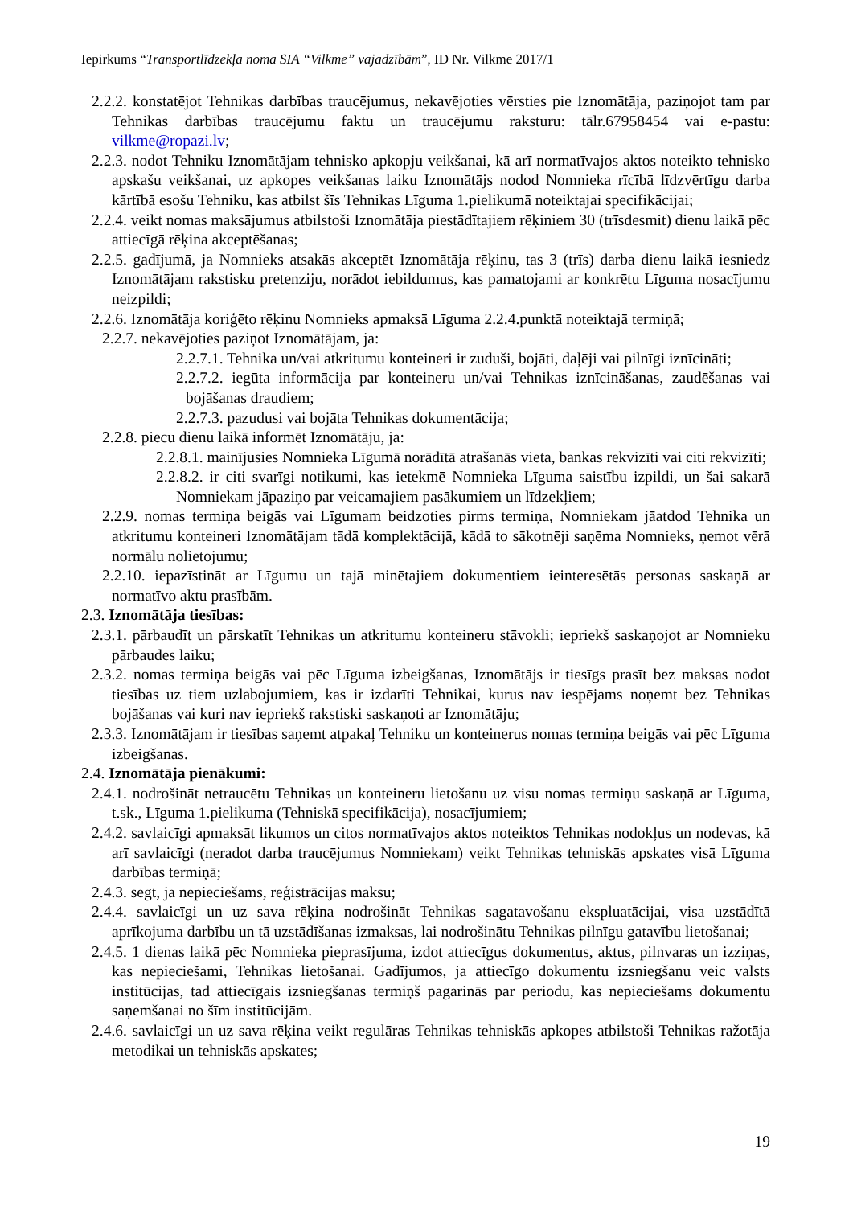Iepirkums “Transportlīdzekļa noma SIA “Vilkme” vajadzībām”, ID Nr. Vilkme 2017/1
2.2.2. konstatējot Tehnikas darbības traucējumus, nekavējoties vērsties pie Iznomātāja, paziņojot tam par Tehnikas darbības traucējumu faktu un traucējumu raksturu: tālr.67958454 vai e-pastu: vilkme@ropazi.lv;
2.2.3. nodot Tehniku Iznomātājam tehnisko apkopju veikšanai, kā arī normatīvajos aktos noteikto tehnisko apskašu veikšanai, uz apkopes veikšanas laiku Iznomātājs nodod Nomnieka rīcībā līdzvērtīgu darba kārtībā esošu Tehniku, kas atbilst šīs Tehnikas Līguma 1.pielikumā noteiktajai specifikācijai;
2.2.4. veikt nomas maksājumus atbilstoši Iznomātāja piestādītajiem rēķiniem 30 (trīsdesmit) dienu laikā pēc attiecīgā rēķina akceptēšanas;
2.2.5. gadījumā, ja Nomnieks atsakās akceptēt Iznomātāja rēķinu, tas 3 (trīs) darba dienu laikā iesniedz Iznomātājam rakstisku pretenziju, norādot iebildumus, kas pamatojami ar konkrētu Līguma nosacījumu neizpildi;
2.2.6. Iznomātāja koriģēto rēķinu Nomnieks apmaksā Līguma 2.2.4.punktā noteiktajā termiņā;
2.2.7. nekavējoties paziņot Iznomātājam, ja:
2.2.7.1. Tehnika un/vai atkritumu konteineri ir zuduši, bojāti, daļēji vai pilnīgi iznīcināti;
2.2.7.2. iegūta informācija par konteineru un/vai Tehnikas iznīcināšanas, zaudēšanas vai bojāšanas draudiem;
2.2.7.3. pazudusi vai bojāta Tehnikas dokumentācija;
2.2.8. piecu dienu laikā informēt Iznomātāju, ja:
2.2.8.1. mainījusies Nomnieka Līgumā norādītā atrašanās vieta, bankas rekvizīti vai citi rekvizīti;
2.2.8.2. ir citi svarīgi notikumi, kas ietekmē Nomnieka Līguma saistību izpildi, un šai sakarā Nomniekam jāpaziņo par veicamajiem pasākumiem un līdzekļiem;
2.2.9. nomas termiņa beigās vai Līgumam beidzoties pirms termiņa, Nomniekam jāatdod Tehnika un atkritumu konteineri Iznomātājam tādā komplektācijā, kādā to sākotnēji saņēma Nomnieks, ņemot vērā normālu nolietojumu;
2.2.10. iepazīstināt ar Līgumu un tajā minētajiem dokumentiem ieinteresētās personas saskaņā ar normatīvo aktu prasībām.
2.3. Iznomātāja tiesības:
2.3.1. pārbaudīt un pārskatīt Tehnikas un atkritumu konteineru stāvokli; iepriekš saskaņojot ar Nomnieku pārbaudes laiku;
2.3.2. nomas termiņa beigās vai pēc Līguma izbeigšanas, Iznomātājs ir tiesīgs prasīt bez maksas nodot tiesības uz tiem uzlabojumiem, kas ir izdarīti Tehnikai, kurus nav iespējams noņemt bez Tehnikas bojāšanas vai kuri nav iepriekš rakstiski saskaņoti ar Iznomātāju;
2.3.3. Iznomātājam ir tiesības saņemt atpakaļ Tehniku un konteinerus nomas termiņa beigās vai pēc Līguma izbeigšanas.
2.4. Iznomātāja pienākumi:
2.4.1. nodrošināt netraucētu Tehnikas un konteineru lietošanu uz visu nomas termiņu saskaņā ar Līguma, t.sk., Līguma 1.pielikuma (Tehniskā specifikācija), nosacījumiem;
2.4.2. savlaicīgi apmaksāt likumos un citos normatīvajos aktos noteiktos Tehnikas nodokļus un nodevas, kā arī savlaicīgi (neradot darba traucējumus Nomniekam) veikt Tehnikas tehniskās apskates visā Līguma darbības termiņā;
2.4.3. segt, ja nepieciešams, reģistrācijas maksu;
2.4.4. savlaicīgi un uz sava rēķina nodrošināt Tehnikas sagatavošanu ekspluatācijai, visa uzstādītā aprīkojuma darbību un tā uzstādīšanas izmaksas, lai nodrošinātu Tehnikas pilnīgu gatavību lietošanai;
2.4.5. 1 dienas laikā pēc Nomnieka pieprasījuma, izdot attiecīgus dokumentus, aktus, pilnvaras un izziņas, kas nepieciešami, Tehnikas lietošanai. Gadījumos, ja attiecīgo dokumentu izsniegšanu veic valsts institūcijas, tad attiecīgais izsniegšanas termiņš pagarinās par periodu, kas nepieciešams dokumentu saņemšanai no šīm institūcijām.
2.4.6. savlaicīgi un uz sava rēķina veikt regulāras Tehnikas tehniskās apkopes atbilstoši Tehnikas ražotāja metodikai un tehniskās apskates;
19